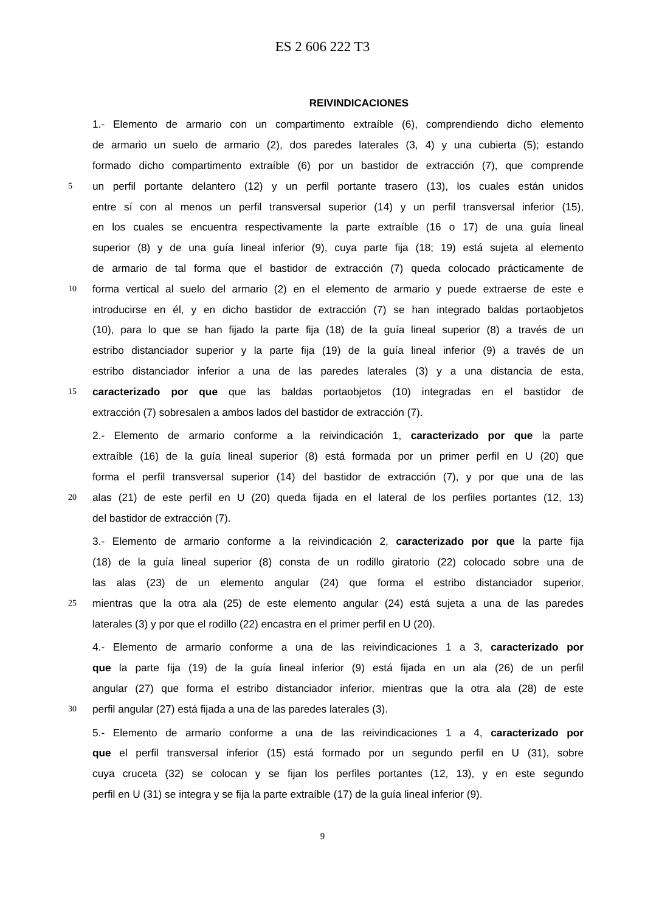ES 2 606 222 T3
REIVINDICACIONES
1.- Elemento de armario con un compartimento extraíble (6), comprendiendo dicho elemento
de armario un suelo de armario (2), dos paredes laterales (3, 4) y una cubierta (5); estando
formado dicho compartimento extraíble (6) por un bastidor de extracción (7), que comprende
5 un perfil portante delantero (12) y un perfil portante trasero (13), los cuales están unidos
entre sí con al menos un perfil transversal superior (14) y un perfil transversal inferior (15),
en los cuales se encuentra respectivamente la parte extraíble (16 o 17) de una guía lineal
superior (8) y de una guía lineal inferior (9), cuya parte fija (18; 19) está sujeta al elemento
de armario de tal forma que el bastidor de extracción (7) queda colocado prácticamente de
10 forma vertical al suelo del armario (2) en el elemento de armario y puede extraerse de este e
introducirse en él, y en dicho bastidor de extracción (7) se han integrado baldas portaobjetos
(10), para lo que se han fijado la parte fija (18) de la guía lineal superior (8) a través de un
estribo distanciador superior y la parte fija (19) de la guía lineal inferior (9) a través de un
estribo distanciador inferior a una de las paredes laterales (3) y a una distancia de esta,
15 caracterizado por que que las baldas portaobjetos (10) integradas en el bastidor de
extracción (7) sobresalen a ambos lados del bastidor de extracción (7).
2.- Elemento de armario conforme a la reivindicación 1, caracterizado por que la parte
extraíble (16) de la guía lineal superior (8) está formada por un primer perfil en U (20) que
forma el perfil transversal superior (14) del bastidor de extracción (7), y por que una de las
20 alas (21) de este perfil en U (20) queda fijada en el lateral de los perfiles portantes (12, 13)
del bastidor de extracción (7).
3.- Elemento de armario conforme a la reivindicación 2, caracterizado por que la parte fija
(18) de la guía lineal superior (8) consta de un rodillo giratorio (22) colocado sobre una de
las alas (23) de un elemento angular (24) que forma el estribo distanciador superior,
25 mientras que la otra ala (25) de este elemento angular (24) está sujeta a una de las paredes
laterales (3) y por que el rodillo (22) encastra en el primer perfil en U (20).
4.- Elemento de armario conforme a una de las reivindicaciones 1 a 3, caracterizado por
que la parte fija (19) de la guía lineal inferior (9) está fijada en un ala (26) de un perfil
angular (27) que forma el estribo distanciador inferior, mientras que la otra ala (28) de este
30 perfil angular (27) está fijada a una de las paredes laterales (3).
5.- Elemento de armario conforme a una de las reivindicaciones 1 a 4, caracterizado por
que el perfil transversal inferior (15) está formado por un segundo perfil en U (31), sobre
cuya cruceta (32) se colocan y se fijan los perfiles portantes (12, 13), y en este segundo
perfil en U (31) se integra y se fija la parte extraíble (17) de la guía lineal inferior (9).
9